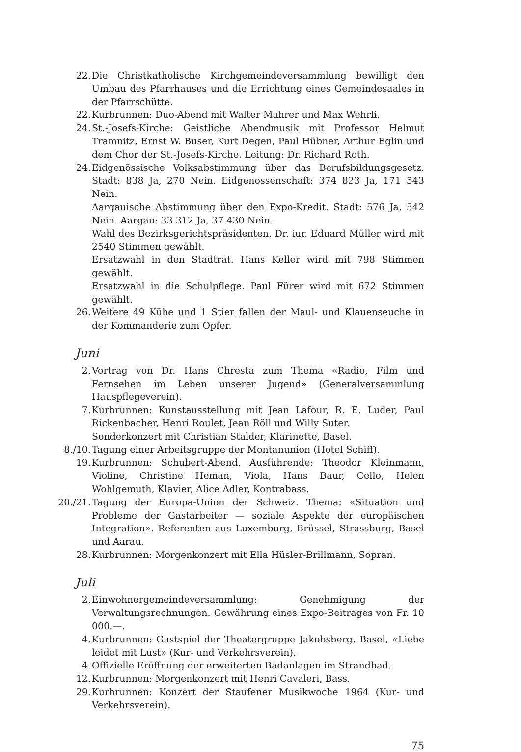22. Die Christkatholische Kirchgemeindeversammlung bewilligt den Umbau des Pfarrhauses und die Errichtung eines Gemeindesaales in der Pfarrschütte.
22. Kurbrunnen: Duo-Abend mit Walter Mahrer und Max Wehrli.
24. St.-Josefs-Kirche: Geistliche Abendmusik mit Professor Helmut Tramnitz, Ernst W. Buser, Kurt Degen, Paul Hübner, Arthur Eglin und dem Chor der St.-Josefs-Kirche. Leitung: Dr. Richard Roth.
24. Eidgenössische Volksabstimmung über das Berufsbildungsgesetz. Stadt: 838 Ja, 270 Nein. Eidgenossenschaft: 374 823 Ja, 171 543 Nein.
Aargauische Abstimmung über den Expo-Kredit. Stadt: 576 Ja, 542 Nein. Aargau: 33 312 Ja, 37 430 Nein.
Wahl des Bezirksgerichtspräsidenten. Dr. iur. Eduard Müller wird mit 2540 Stimmen gewählt.
Ersatzwahl in den Stadtrat. Hans Keller wird mit 798 Stimmen gewählt.
Ersatzwahl in die Schulpflege. Paul Fürer wird mit 672 Stimmen gewählt.
26. Weitere 49 Kühe und 1 Stier fallen der Maul- und Klauenseuche in der Kommanderie zum Opfer.
Juni
2. Vortrag von Dr. Hans Chresta zum Thema «Radio, Film und Fernsehen im Leben unserer Jugend» (Generalversammlung Hauspflegeverein).
7. Kurbrunnen: Kunstausstellung mit Jean Lafour, R. E. Luder, Paul Rickenbacher, Henri Roulet, Jean Röll und Willy Suter.
Sonderkonzert mit Christian Stalder, Klarinette, Basel.
8./10. Tagung einer Arbeitsgruppe der Montanunion (Hotel Schiff).
19. Kurbrunnen: Schubert-Abend. Ausführende: Theodor Kleinmann, Violine, Christine Heman, Viola, Hans Baur, Cello, Helen Wohlgemuth, Klavier, Alice Adler, Kontrabass.
20./21. Tagung der Europa-Union der Schweiz. Thema: «Situation und Probleme der Gastarbeiter — soziale Aspekte der europäischen Integration». Referenten aus Luxemburg, Brüssel, Strassburg, Basel und Aarau.
28. Kurbrunnen: Morgenkonzert mit Ella Hüsler-Brillmann, Sopran.
Juli
2. Einwohnergemeindeversammlung: Genehmigung der Verwaltungsrechnungen. Gewährung eines Expo-Beitrages von Fr. 10 000.—.
4. Kurbrunnen: Gastspiel der Theatergruppe Jakobsberg, Basel, «Liebe leidet mit Lust» (Kur- und Verkehrsverein).
4. Offizielle Eröffnung der erweiterten Badanlagen im Strandbad.
12. Kurbrunnen: Morgenkonzert mit Henri Cavaleri, Bass.
29. Kurbrunnen: Konzert der Staufener Musikwoche 1964 (Kur- und Verkehrsverein).
75